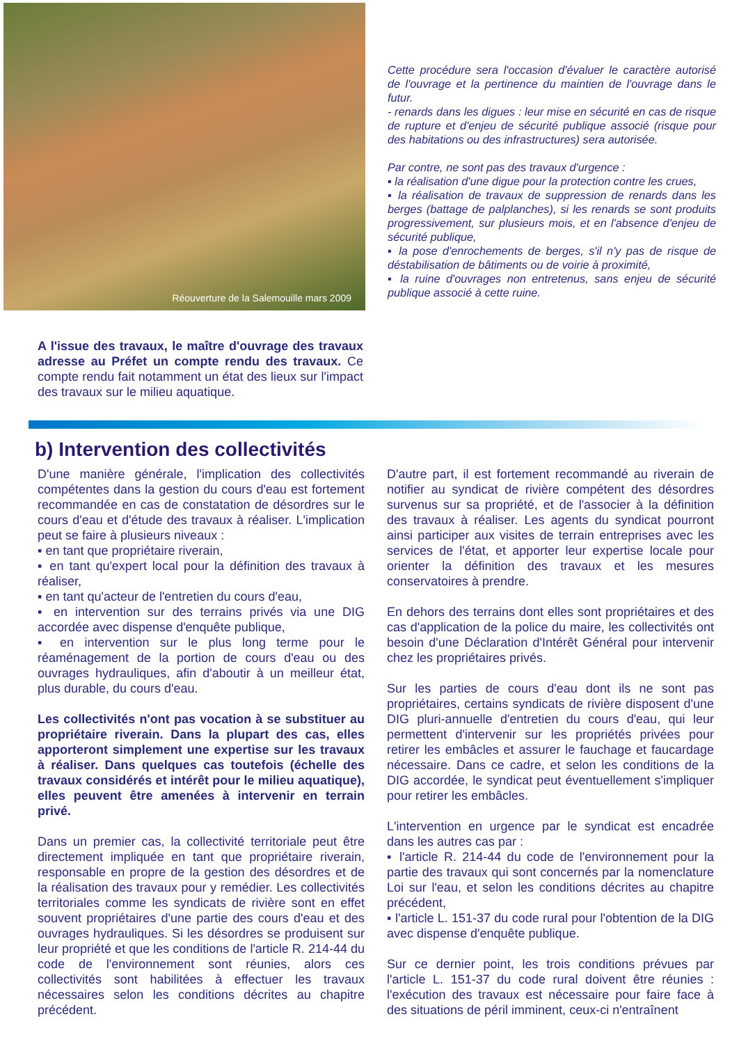Réouverture de la Salemouille mars 2009
Cette procédure sera l'occasion d'évaluer le caractère autorisé de l'ouvrage et la pertinence du maintien de l'ouvrage dans le futur.
- renards dans les digues : leur mise en sécurité en cas de risque de rupture et d'enjeu de sécurité publique associé (risque pour des habitations ou des infrastructures) sera autorisée.
Par contre, ne sont pas des travaux d'urgence :
▪ la réalisation d'une digue pour la protection contre les crues,
▪ la réalisation de travaux de suppression de renards dans les berges (battage de palplanches), si les renards se sont produits progressivement, sur plusieurs mois, et en l'absence d'enjeu de sécurité publique,
▪ la pose d'enrochements de berges, s'il n'y pas de risque de déstabilisation de bâtiments ou de voirie à proximité,
▪ la ruine d'ouvrages non entretenus, sans enjeu de sécurité publique associé à cette ruine.
A l'issue des travaux, le maître d'ouvrage des travaux adresse au Préfet un compte rendu des travaux. Ce compte rendu fait notamment un état des lieux sur l'impact des travaux sur le milieu aquatique.
b) Intervention des collectivités
D'une manière générale, l'implication des collectivités compétentes dans la gestion du cours d'eau est fortement recommandée en cas de constatation de désordres sur le cours d'eau et d'étude des travaux à réaliser. L'implication peut se faire à plusieurs niveaux :
▪ en tant que propriétaire riverain,
▪ en tant qu'expert local pour la définition des travaux à réaliser,
▪ en tant qu'acteur de l'entretien du cours d'eau,
▪ en intervention sur des terrains privés via une DIG accordée avec dispense d'enquête publique,
▪ en intervention sur le plus long terme pour le réaménagement de la portion de cours d'eau ou des ouvrages hydrauliques, afin d'aboutir à un meilleur état, plus durable, du cours d'eau.
Les collectivités n'ont pas vocation à se substituer au propriétaire riverain. Dans la plupart des cas, elles apporteront simplement une expertise sur les travaux à réaliser. Dans quelques cas toutefois (échelle des travaux considérés et intérêt pour le milieu aquatique), elles peuvent être amenées à intervenir en terrain privé.
Dans un premier cas, la collectivité territoriale peut être directement impliquée en tant que propriétaire riverain, responsable en propre de la gestion des désordres et de la réalisation des travaux pour y remédier. Les collectivités territoriales comme les syndicats de rivière sont en effet souvent propriétaires d'une partie des cours d'eau et des ouvrages hydrauliques. Si les désordres se produisent sur leur propriété et que les conditions de l'article R. 214-44 du code de l'environnement sont réunies, alors ces collectivités sont habilitées à effectuer les travaux nécessaires selon les conditions décrites au chapitre précédent.
D'autre part, il est fortement recommandé au riverain de notifier au syndicat de rivière compétent des désordres survenus sur sa propriété, et de l'associer à la définition des travaux à réaliser. Les agents du syndicat pourront ainsi participer aux visites de terrain entreprises avec les services de l'état, et apporter leur expertise locale pour orienter la définition des travaux et les mesures conservatoires à prendre.
En dehors des terrains dont elles sont propriétaires et des cas d'application de la police du maire, les collectivités ont besoin d'une Déclaration d'Intérêt Général pour intervenir chez les propriétaires privés.
Sur les parties de cours d'eau dont ils ne sont pas propriétaires, certains syndicats de rivière disposent d'une DIG pluri-annuelle d'entretien du cours d'eau, qui leur permettent d'intervenir sur les propriétés privées pour retirer les embâcles et assurer le fauchage et faucardage nécessaire. Dans ce cadre, et selon les conditions de la DIG accordée, le syndicat peut éventuellement s'impliquer pour retirer les embâcles.
L'intervention en urgence par le syndicat est encadrée dans les autres cas par :
▪ l'article R. 214-44 du code de l'environnement pour la partie des travaux qui sont concernés par la nomenclature Loi sur l'eau, et selon les conditions décrites au chapitre précédent,
▪ l'article L. 151-37 du code rural pour l'obtention de la DIG avec dispense d'enquête publique.
Sur ce dernier point, les trois conditions prévues par l'article L. 151-37 du code rural doivent être réunies : l'exécution des travaux est nécessaire pour faire face à des situations de péril imminent, ceux-ci n'entraînent